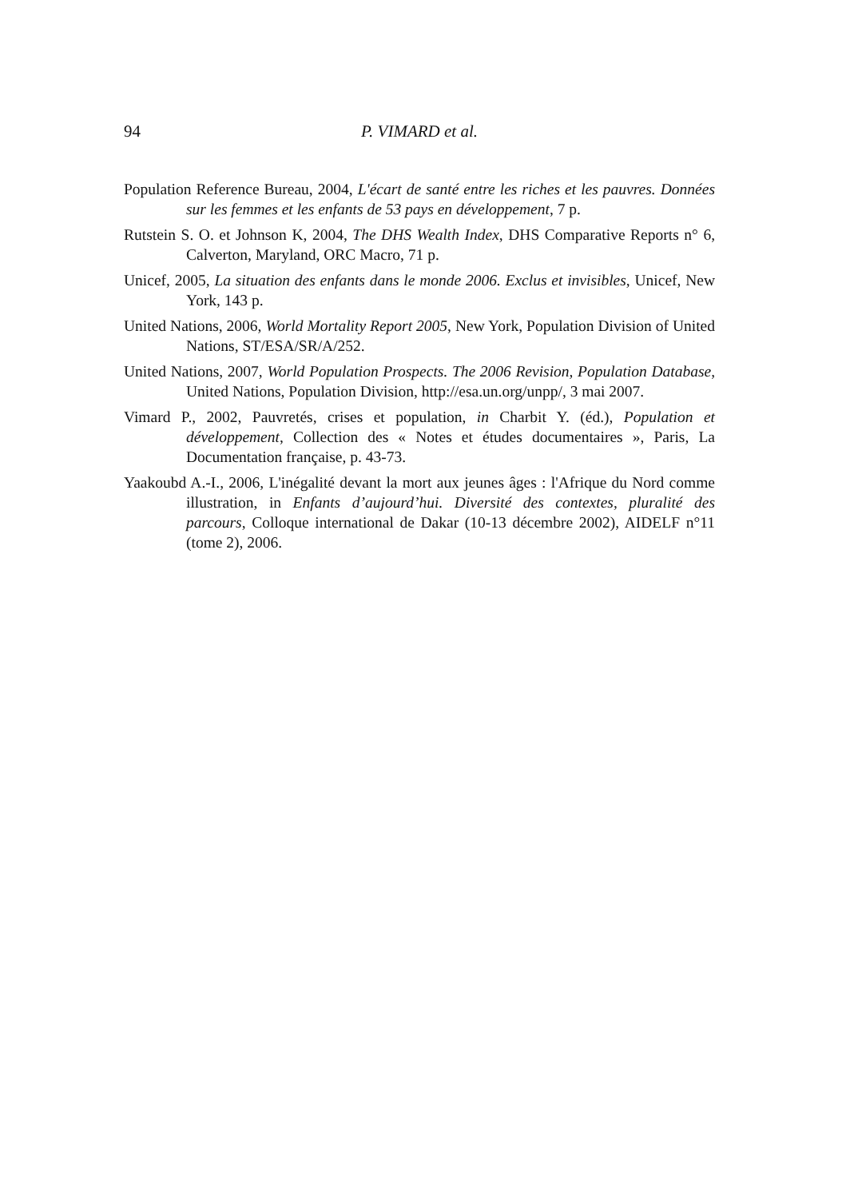94 P. VIMARD et al.
Population Reference Bureau, 2004, L'écart de santé entre les riches et les pauvres. Données sur les femmes et les enfants de 53 pays en développement, 7 p.
Rutstein S. O. et Johnson K, 2004, The DHS Wealth Index, DHS Comparative Reports n° 6, Calverton, Maryland, ORC Macro, 71 p.
Unicef, 2005, La situation des enfants dans le monde 2006. Exclus et invisibles, Unicef, New York, 143 p.
United Nations, 2006, World Mortality Report 2005, New York, Population Division of United Nations, ST/ESA/SR/A/252.
United Nations, 2007, World Population Prospects. The 2006 Revision, Population Database, United Nations, Population Division, http://esa.un.org/unpp/, 3 mai 2007.
Vimard P., 2002, Pauvretés, crises et population, in Charbit Y. (éd.), Population et développement, Collection des « Notes et études documentaires », Paris, La Documentation française, p. 43-73.
Yaakoubd A.-I., 2006, L'inégalité devant la mort aux jeunes âges : l'Afrique du Nord comme illustration, in Enfants d’aujourd’hui. Diversité des contextes, pluralité des parcours, Colloque international de Dakar (10-13 décembre 2002), AIDELF n°11 (tome 2), 2006.